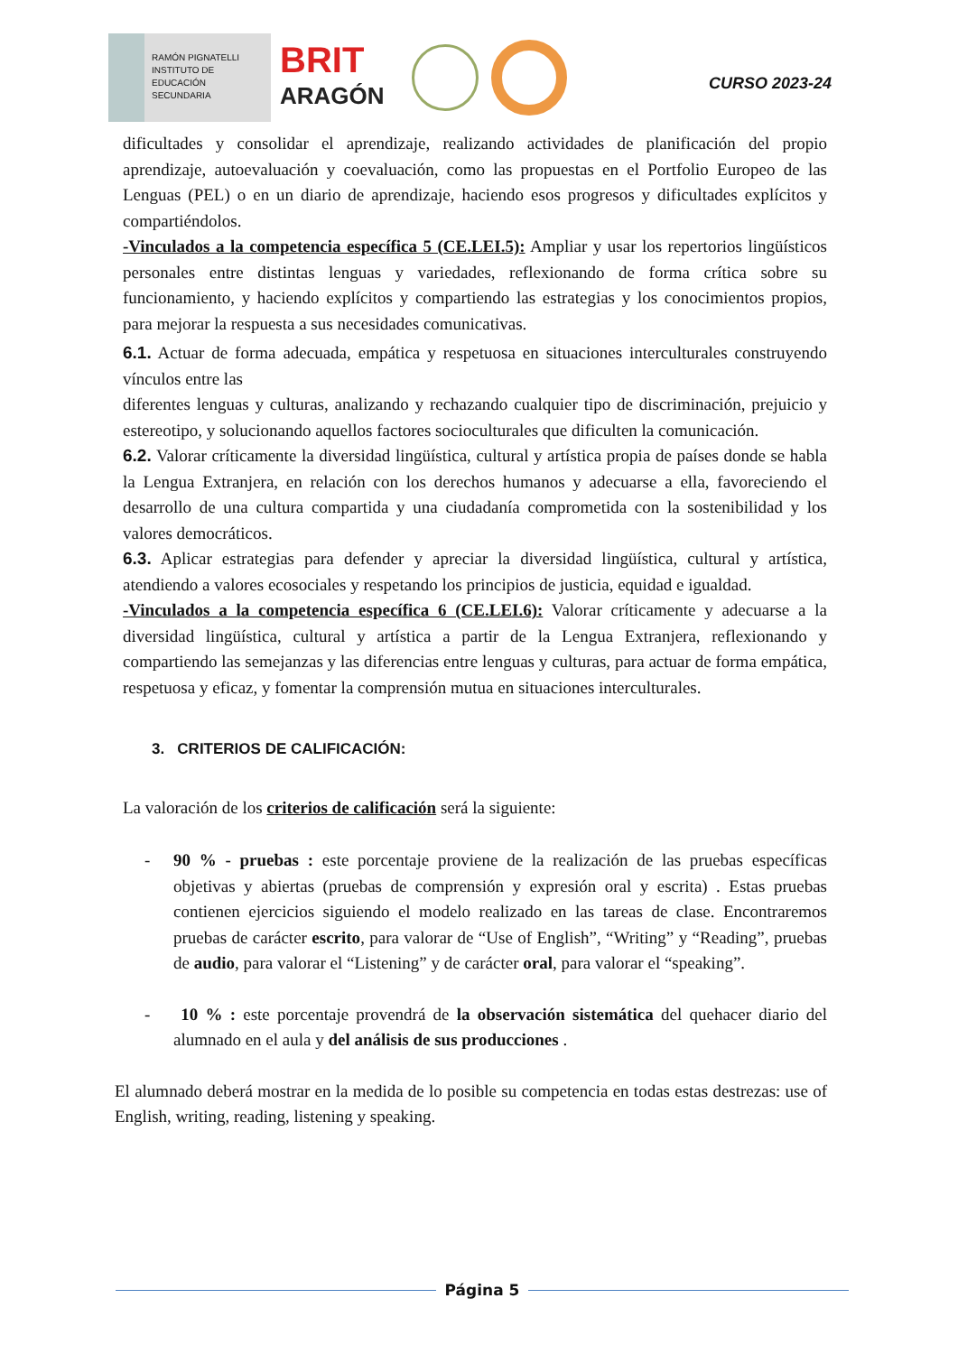RAMÓN PIGNATELLI
INSTITUTO DE
EDUCACIÓN
SECUNDARIA
BRIT
ARAGÓN
CURSO 2023-24
dificultades y consolidar el aprendizaje, realizando actividades de planificación del propio aprendizaje, autoevaluación y coevaluación, como las propuestas en el Portfolio Europeo de las Lenguas (PEL) o en un diario de aprendizaje, haciendo esos progresos y dificultades explícitos y compartiéndolos.
-Vinculados a la competencia específica 5 (CE.LEI.5): Ampliar y usar los repertorios lingüísticos personales entre distintas lenguas y variedades, reflexionando de forma crítica sobre su funcionamiento, y haciendo explícitos y compartiendo las estrategias y los conocimientos propios, para mejorar la respuesta a sus necesidades comunicativas.
6.1. Actuar de forma adecuada, empática y respetuosa en situaciones interculturales construyendo vínculos entre las
diferentes lenguas y culturas, analizando y rechazando cualquier tipo de discriminación, prejuicio y estereotipo, y solucionando aquellos factores socioculturales que dificulten la comunicación.
6.2. Valorar críticamente la diversidad lingüística, cultural y artística propia de países donde se habla la Lengua Extranjera, en relación con los derechos humanos y adecuarse a ella, favoreciendo el desarrollo de una cultura compartida y una ciudadanía comprometida con la sostenibilidad y los valores democráticos.
6.3. Aplicar estrategias para defender y apreciar la diversidad lingüística, cultural y artística, atendiendo a valores ecosociales y respetando los principios de justicia, equidad e igualdad.
-Vinculados a la competencia específica 6 (CE.LEI.6): Valorar críticamente y adecuarse a la diversidad lingüística, cultural y artística a partir de la Lengua Extranjera, reflexionando y compartiendo las semejanzas y las diferencias entre lenguas y culturas, para actuar de forma empática, respetuosa y eficaz, y fomentar la comprensión mutua en situaciones interculturales.
3. CRITERIOS DE CALIFICACIÓN:
La valoración de los criterios de calificación será la siguiente:
- 90 % - pruebas : este porcentaje proviene de la realización de las pruebas específicas objetivas y abiertas (pruebas de comprensión y expresión oral y escrita) . Estas pruebas contienen ejercicios siguiendo el modelo realizado en las tareas de clase. Encontraremos pruebas de carácter escrito, para valorar de “Use of English”, “Writing” y “Reading”, pruebas de audio, para valorar el “Listening” y de carácter oral, para valorar el “speaking”.
- 10 % : este porcentaje provendrá de la observación sistemática del quehacer diario del alumnado en el aula y del análisis de sus producciones .
El alumnado deberá mostrar en la medida de lo posible su competencia en todas estas destrezas: use of English, writing, reading, listening y speaking.
Página 5